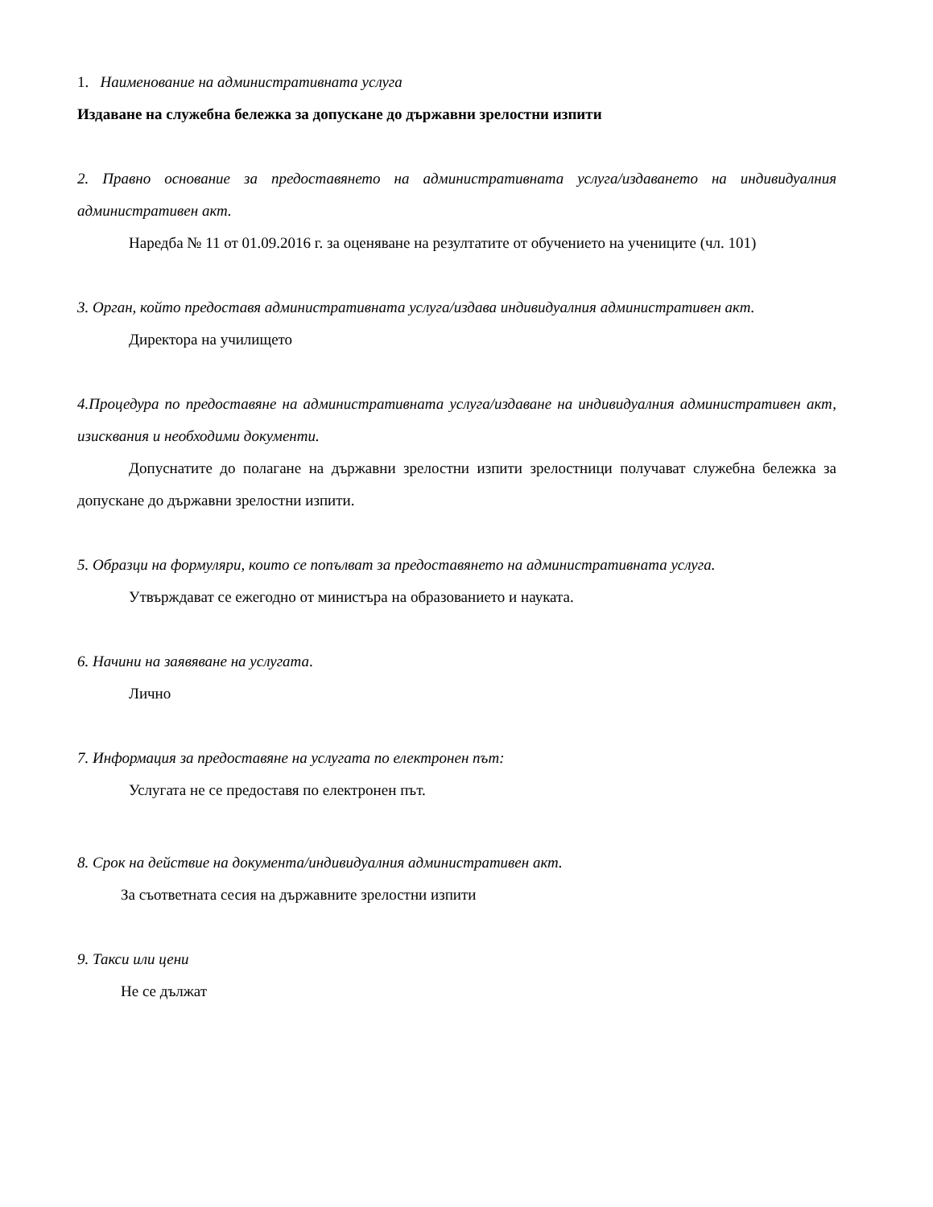1. Наименование на административната услуга
Издаване на служебна бележка за допускане до държавни зрелостни изпити
2. Правно основание за предоставянето на административната услуга/издаването на индивидуалния административен акт.
Наредба № 11 от 01.09.2016 г. за оценяване на резултатите от обучението на учениците (чл. 101)
3. Орган, който предоставя административната услуга/издава индивидуалния административен акт.
Директора на училището
4.Процедура по предоставяне на административната услуга/издаване на индивидуалния административен акт, изисквания и необходими документи.
Допуснатите до полагане на държавни зрелостни изпити зрелостници получават служебна бележка за допускане до държавни зрелостни изпити.
5. Образци на формуляри, които се попълват за предоставянето на административната услуга.
Утвърждават се ежегодно от министъра на образованието и науката.
6. Начини на заявяване на услугата.
Лично
7. Информация за предоставяне на услугата по електронен път:
Услугата не се предоставя по електронен път.
8. Срок на действие на документа/индивидуалния административен акт.
За съответната сесия на държавните зрелостни изпити
9. Такси или цени
Не се дължат